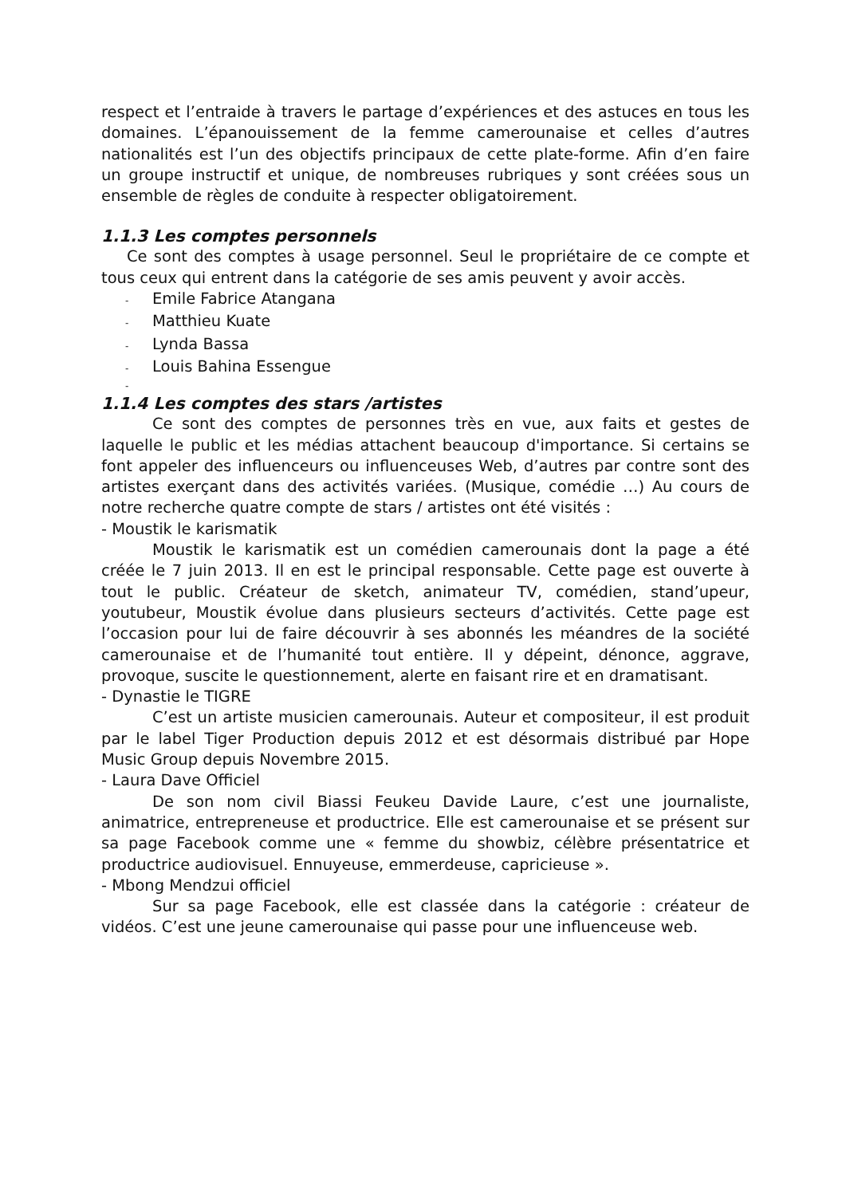respect et l’entraide à travers le partage d’expériences et des astuces en tous les domaines. L’épanouissement de la femme camerounaise et celles d’autres nationalités est l’un des objectifs principaux de cette plate-forme. Afin d’en faire un groupe instructif et unique, de nombreuses rubriques y sont créées sous un ensemble de règles de conduite à respecter obligatoirement.
1.1.3 Les comptes personnels
Ce sont des comptes à usage personnel. Seul le propriétaire de ce compte et tous ceux qui entrent dans la catégorie de ses amis peuvent y avoir accès.
- Emile Fabrice Atangana
- Matthieu Kuate
- Lynda Bassa
- Louis Bahina Essengue
-
1.1.4 Les comptes des stars /artistes
Ce sont des comptes de personnes très en vue, aux faits et gestes de laquelle le public et les médias attachent beaucoup d'importance. Si certains se font appeler des influenceurs ou influenceuses Web, d’autres par contre sont des artistes exerçant dans des activités variées. (Musique, comédie …) Au cours de notre recherche quatre compte de stars / artistes ont été visités :
- Moustik le karismatik
Moustik le karismatik est un comédien camerounais dont la page a été créée le 7 juin 2013. Il en est le principal responsable. Cette page est ouverte à tout le public. Créateur de sketch, animateur TV, comédien, stand’upeur, youtubeur, Moustik évolue dans plusieurs secteurs d’activités. Cette page est l’occasion pour lui de faire découvrir à ses abonnés les méandres de la société camerounaise et de l’humanité tout entière. Il y dépeint, dénonce, aggrave, provoque, suscite le questionnement, alerte en faisant rire et en dramatisant.
- Dynastie le TIGRE
C’est un artiste musicien camerounais. Auteur et compositeur, il est produit par le label Tiger Production depuis 2012 et est désormais distribué par Hope Music Group depuis Novembre 2015.
- Laura Dave Officiel
De son nom civil Biassi Feukeu Davide Laure, c’est une journaliste, animatrice, entrepreneuse et productrice. Elle est camerounaise et se présent sur sa page Facebook comme une « femme du showbiz, célèbre présentatrice et productrice audiovisuel. Ennuyeuse, emmerdeuse, capricieuse ».
- Mbong Mendzui officiel
Sur sa page Facebook, elle est classée dans la catégorie : créateur de vidéos. C’est une jeune camerounaise qui passe pour une influenceuse web.